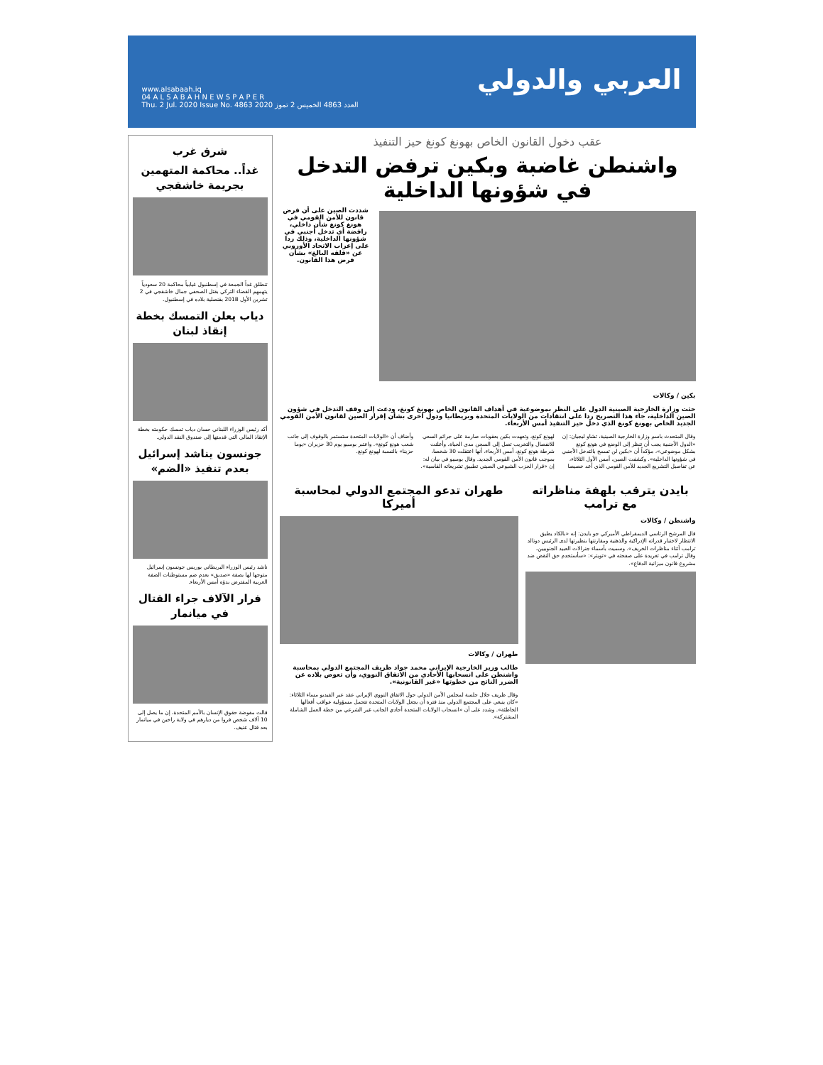العربي والدولي
www.alsabaah.iq
04 A L S A B A H N E W S P A P E R
Thu. 2 Jul. 2020 Issue No. 4863 العدد 4863 الخميس 2 تموز 2020
عقب دخول القانون الخاص بهونغ كونغ حيز التنفيذ
واشنطن غاضبة وبكين ترفض التدخل في شؤونها الداخلية
شددت الصين على أن فرض قانون للأمن القومي في هونغ كونغ شأن داخلي، رافضة أي تدخل أجنبي في شؤونها الداخلية، وذلك ردا على إعراب الاتحاد الأوروبي عن «قلقه البالغ» بشأن فرض هذا القانون.
بكين / وكالات
حثت وزارة الخارجية الصينية الدول على النظر بموضوعية في أهداف القانون الخاص بهونغ كونغ، ودعت إلى وقف التدخل في شؤون الصين الداخلية، جاء هذا التصريح ردا على انتقادات من الولايات المتحدة وبريطانيا ودول أخرى بشأن إقرار الصين لقانون الأمن القومي الجديد الخاص بهونغ كونغ الذي دخل حيز التنفيذ أمس الأربعاء.
وقال المتحدث باسم وزارة الخارجية الصينية، تشاو ليجيان: إن «الدول الأجنبية يجب أن تنظر إلى الوضع في هونغ كونغ بشكل موضوعي»، مؤكداً أن «بكين لن تسمح بالتدخل الأجنبي في شؤونها الداخلية». وكشفت الصين، أمس الأول الثلاثاء، عن تفاصيل التشريع الجديد للأمن القومي الذي أعد خصيصا لهونغ كونغ، وتعهدت بكين بعقوبات صارمة على جرائم السعي للانفصال والتخريب تصل إلى السجن مدى الحياة. وأعلنت شرطة هونغ كونغ، أمس الأربعاء، أنها اعتقلت 30 شخصا، بموجب قانون الأمن القومي الجديد. وقال بومبيو في بيان له: إن «قرار الحزب الشيوعي الصيني تطبيق تشريعاته القاسية». وأضاف أن «الولايات المتحدة ستستمر بالوقوف إلى جانب شعب هونغ كونغ». واعتبر بومبيو يوم 30 حزيران «يوما حزينا» بالنسبة لهونغ كونغ.
بايدن يترقب بلهفة مناظراته مع ترامب
واشنطن / وكالات
قال المرشح الرئاسي الديمقراطي الأميركي جو بايدن: إنه «بالكاد يطيق الانتظار لاختبار قدراته الإدراكية والذهنية ومقارنتها بنظيرتها لدى الرئيس دونالد ترامب أثناء مناظرات الخريف». وسميت بأسماء جنرالات العبيد الجنوبيين، وقال ترامب في تغريدة على صفحته في «تويتر»: «سأستخدم حق النقض ضد مشروع قانون ميزانية الدفاع».
طهران تدعو المجتمع الدولي لمحاسبة أميركا
طهران / وكالات
طالب وزير الخارجية الإيراني محمد جواد ظريف المجتمع الدولي بمحاسبة واشنطن على انسحابها الأحادي من الاتفاق النووي، وأن تعوض بلاده عن الضرر الناتج من خطوتها «غير القانونية».
وقال ظريف خلال جلسة لمجلس الأمن الدولي حول الاتفاق النووي الإيراني عقد عبر الفيديو مساء الثلاثاء: «كان ينبغي على المجتمع الدولي منذ فترة أن يجعل الولايات المتحدة تتحمل مسؤولية عواقب أفعالها الخاطئة». وشدد على أن «انسحاب الولايات المتحدة أحادي الجانب غير الشرعي من خطة العمل الشاملة المشتركة».
شرق غرب
غداً.. محاكمة المتهمين بجريمة خاشقجي
تنطلق غداً الجمعة في إسطنبول غيابياً محاكمة 20 سعودياً يتهمهم القضاء التركي بقتل الصحفي جمال خاشقجي في 2 تشرين الأول 2018 بقنصلية بلاده في إسطنبول.
دياب يعلن التمسك بخطة إنقاذ لبنان
أكد رئيس الوزراء اللبناني حسان دياب تمسك حكومته بخطة الإنقاذ المالي التي قدمتها إلى صندوق النقد الدولي.
جونسون يناشد إسرائيل بعدم تنفيذ «الضم»
ناشد رئيس الوزراء البريطاني بوريس جونسون إسرائيل متوجها لها بصفة «صديق» بعدم ضم مستوطنات الضفة الغربية المفترض بدؤه أمس الأربعاء.
فرار الآلاف جراء القتال في ميانمار
قالت مفوضة حقوق الإنسان بالأمم المتحدة، إن ما يصل إلى 10 آلاف شخص فروا من ديارهم في ولاية راخين في ميانمار بعد قتال عنيف.